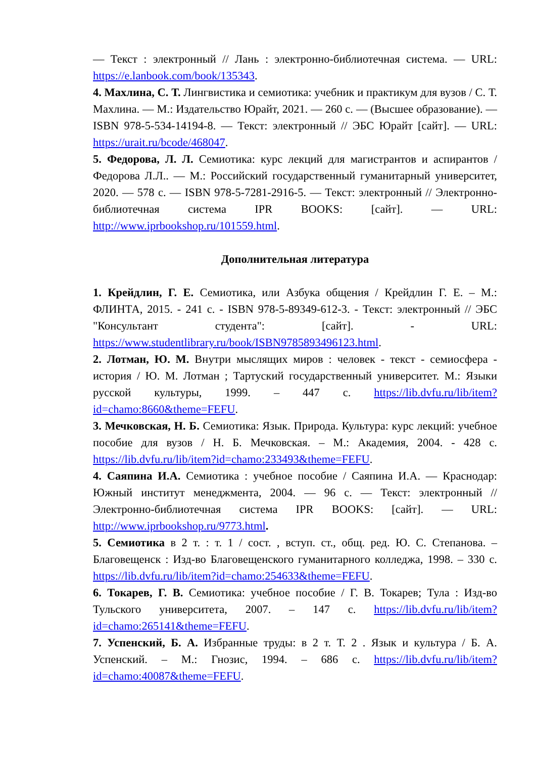— Текст : электронный // Лань : электронно-библиотечная система. — URL: https://e.lanbook.com/book/135343.
4. Махлина, С. Т. Лингвистика и семиотика: учебник и практикум для вузов / С. Т. Махлина. — М.: Издательство Юрайт, 2021. — 260 с. — (Высшее образование). — ISBN 978-5-534-14194-8. — Текст: электронный // ЭБС Юрайт [сайт]. — URL: https://urait.ru/bcode/468047.
5. Федорова, Л. Л. Семиотика: курс лекций для магистрантов и аспирантов / Федорова Л.Л.. — М.: Российский государственный гуманитарный университет, 2020. — 578 с. — ISBN 978-5-7281-2916-5. — Текст: электронный // Электронно-библиотечная система IPR BOOKS: [сайт]. — URL: http://www.iprbookshop.ru/101559.html.
Дополнительная литература
1. Крейдлин, Г. Е. Семиотика, или Азбука общения / Крейдлин Г. Е. – М.: ФЛИНТА, 2015. - 241 с. - ISBN 978-5-89349-612-3. - Текст: электронный // ЭБС "Консультант студента": [сайт]. - URL: https://www.studentlibrary.ru/book/ISBN9785893496123.html.
2. Лотман, Ю. М. Внутри мыслящих миров : человек - текст - семиосфера - история / Ю. М. Лотман ; Тартуский государственный университет. М.: Языки русской культуры, 1999. – 447 с. https://lib.dvfu.ru/lib/item?id=chamo:8660&theme=FEFU.
3. Мечковская, Н. Б. Семиотика: Язык. Природа. Культура: курс лекций: учебное пособие для вузов / Н. Б. Мечковская. – М.: Академия, 2004. - 428 с. https://lib.dvfu.ru/lib/item?id=chamo:233493&theme=FEFU.
4. Саяпина И.А. Семиотика : учебное пособие / Саяпина И.А. — Краснодар: Южный институт менеджмента, 2004. — 96 с. — Текст: электронный // Электронно-библиотечная система IPR BOOKS: [сайт]. — URL: http://www.iprbookshop.ru/9773.html.
5. Семиотика в 2 т. : т. 1 / сост. , вступ. ст., общ. ред. Ю. С. Степанова. – Благовещенск : Изд-во Благовещенского гуманитарного колледжа, 1998. – 330 с. https://lib.dvfu.ru/lib/item?id=chamo:254633&theme=FEFU.
6. Токарев, Г. В. Семиотика: учебное пособие / Г. В. Токарев; Тула : Изд-во Тульского университета, 2007. – 147 с. https://lib.dvfu.ru/lib/item?id=chamo:265141&theme=FEFU.
7. Успенский, Б. А. Избранные труды: в 2 т. Т. 2 . Язык и культура / Б. А. Успенский. – М.: Гнозис, 1994. – 686 с. https://lib.dvfu.ru/lib/item?id=chamo:40087&theme=FEFU.